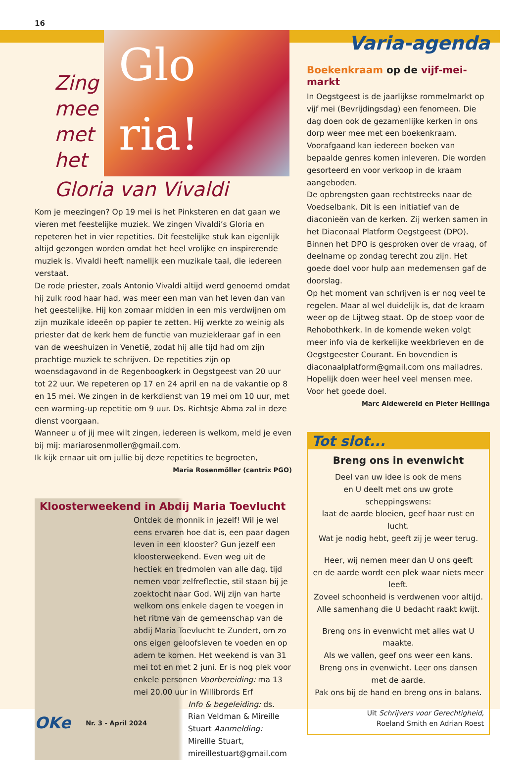16
Zing mee met het
Glo ria!
Gloria van Vivaldi
Kom je meezingen? Op 19 mei is het Pinksteren en dat gaan we vieren met feestelijke muziek. We zingen Vivaldi’s Gloria en repeteren het in vier repetities. Dit feestelijke stuk kan eigenlijk altijd gezongen worden omdat het heel vrolijke en inspirerende muziek is. Vivaldi heeft namelijk een muzikale taal, die iedereen verstaat.
De rode priester, zoals Antonio Vivaldi altijd werd genoemd omdat hij zulk rood haar had, was meer een man van het leven dan van het geestelijke. Hij kon zomaar midden in een mis verdwijnen om zijn muzikale ideeën op papier te zetten. Hij werkte zo weinig als priester dat de kerk hem de functie van muziekleraar gaf in een van de weeshuizen in Venetië, zodat hij alle tijd had om zijn prachtige muziek te schrijven. De repetities zijn op woensdagavond in de Regenboogkerk in Oegstgeest van 20 uur tot 22 uur. We repeteren op 17 en 24 april en na de vakantie op 8 en 15 mei. We zingen in de kerkdienst van 19 mei om 10 uur, met een warming-up repetitie om 9 uur. Ds. Richtsje Abma zal in deze dienst voorgaan.
Wanneer u of jij mee wilt zingen, iedereen is welkom, meld je even bij mij: mariarosenmoller@gmail.com.
Ik kijk ernaar uit om jullie bij deze repetities te begroeten,
Maria Rosenmöller (cantrix PGO)
Kloosterweekend in Abdij Maria Toevlucht
Ontdek de monnik in jezelf! Wil je wel eens ervaren hoe dat is, een paar dagen leven in een klooster? Gun jezelf een kloosterweekend. Even weg uit de hectiek en tredmolen van alle dag, tijd nemen voor zelfreflectie, stil staan bij je zoektocht naar God. Wij zijn van harte welkom ons enkele dagen te voegen in het ritme van de gemeenschap van de abdij Maria Toevlucht te Zundert, om zo ons eigen geloofsleven te voeden en op adem te komen. Het weekend is van 31 mei tot en met 2 juni. Er is nog plek voor enkele personen Voorbereiding: ma 13 mei 20.00 uur in Willibrords Erf
Info & begeleiding: ds. Rian Veldman & Mireille Stuart Aanmelding: Mireille Stuart, mireillestuart@gmail.com
Varia-agenda
Boekenkraam op de vijf-mei-markt
In Oegstgeest is de jaarlijkse rommelmarkt op vijf mei (Bevrijdingsdag) een fenomeen. Die dag doen ook de gezamenlijke kerken in ons dorp weer mee met een boekenkraam. Voorafgaand kan iedereen boeken van bepaalde genres komen inleveren. Die worden gesorteerd en voor verkoop in de kraam aangeboden.
De opbrengsten gaan rechtstreeks naar de Voedselbank. Dit is een initiatief van de diaconieën van de kerken. Zij werken samen in het Diaconaal Platform Oegstgeest (DPO). Binnen het DPO is gesproken over de vraag, of deelname op zondag terecht zou zijn. Het goede doel voor hulp aan medemensen gaf de doorslag.
Op het moment van schrijven is er nog veel te regelen. Maar al wel duidelijk is, dat de kraam weer op de Lijtweg staat. Op de stoep voor de Rehobothkerk. In de komende weken volgt meer info via de kerkelijke weekbrieven en de Oegstgeester Courant. En bovendien is diaconaalplatform@gmail.com ons mailadres. Hopelijk doen weer heel veel mensen mee. Voor het goede doel.
Marc Aldewereld en Pieter Hellinga
Tot slot...
Breng ons in evenwicht
Deel van uw idee is ook de mens
en U deelt met ons uw grote
scheppingswens:
laat de aarde bloeien, geef haar rust en lucht.
Wat je nodig hebt, geeft zij je weer terug.
Heer, wij nemen meer dan U ons geeft
en de aarde wordt een plek waar niets meer leeft.
Zoveel schoonheid is verdwenen voor altijd.
Alle samenhang die U bedacht raakt kwijt.
Breng ons in evenwicht met alles wat U maakte.
Als we vallen, geef ons weer een kans.
Breng ons in evenwicht. Leer ons dansen
met de aarde.
Pak ons bij de hand en breng ons in balans.
Uit Schrijvers voor Gerechtigheid,
Roeland Smith en Adrian Roest
OKe Nr. 3 - April 2024